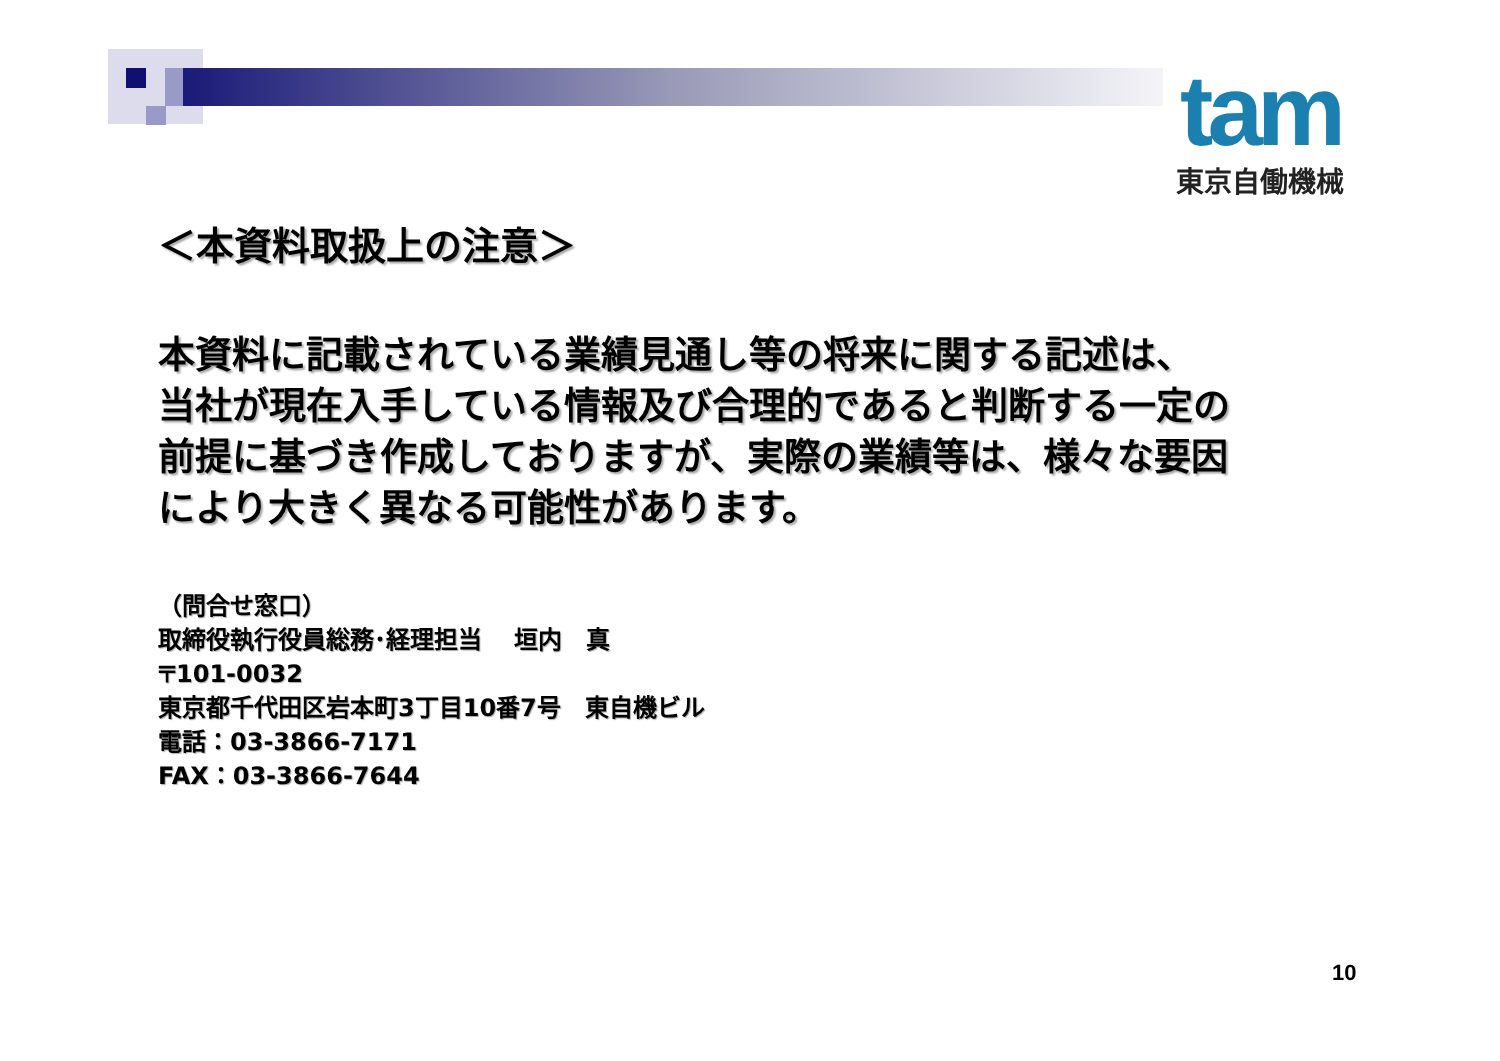tam
東京自働機械
＜本資料取扱上の注意＞
本資料に記載されている業績見通し等の将来に関する記述は、
当社が現在入手している情報及び合理的であると判断する一定の
前提に基づき作成しておりますが、実際の業績等は、様々な要因
により大きく異なる可能性があります。
（問合せ窓口）
取締役執行役員総務･経理担当　 垣内　真
〒101-0032
東京都千代田区岩本町3丁目10番7号　東自機ビル
電話：03-3866-7171
FAX：03-3866-7644
10